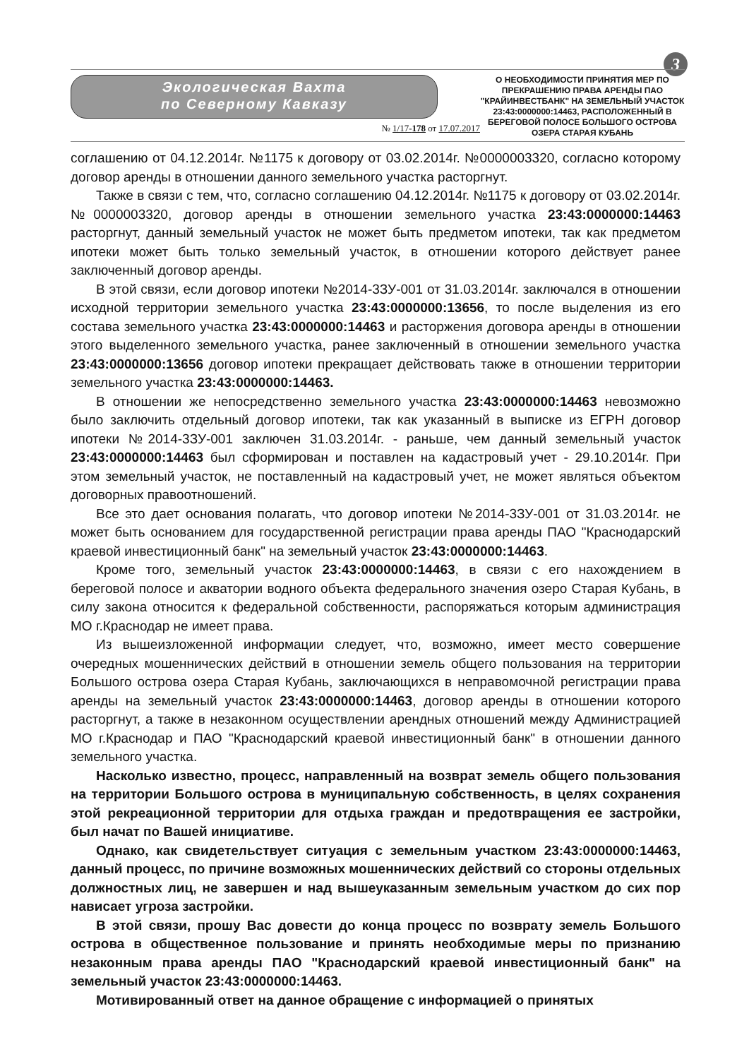3
Экологическая Вахта
по Северному Кавказу
№ 1/17-178 от 17.07.2017
О НЕОБХОДИМОСТИ ПРИНЯТИЯ МЕР ПО ПРЕКРАШЕНИЮ ПРАВА АРЕНДЫ ПАО "КРАЙИНВЕСТБАНК" НА ЗЕМЕЛЬНЫЙ УЧАСТОК 23:43:0000000:14463, РАСПОЛОЖЕННЫЙ В БЕРЕГОВОЙ ПОЛОСЕ БОЛЬШОГО ОСТРОВА ОЗЕРА СТАРАЯ КУБАНЬ
соглашению от 04.12.2014г. №1175 к договору от 03.02.2014г. №0000003320, согласно которому договор аренды в отношении данного земельного участка расторгнут.
Также в связи с тем, что, согласно соглашению 04.12.2014г. №1175 к договору от 03.02.2014г. №0000003320, договор аренды в отношении земельного участка 23:43:0000000:14463 расторгнут, данный земельный участок не может быть предметом ипотеки, так как предметом ипотеки может быть только земельный участок, в отношении которого действует ранее заключенный договор аренды.
В этой связи, если договор ипотеки №2014-3ЗУ-001 от 31.03.2014г. заключался в отношении исходной территории земельного участка 23:43:0000000:13656, то после выделения из его состава земельного участка 23:43:0000000:14463 и расторжения договора аренды в отношении этого выделенного земельного участка, ранее заключенный в отношении земельного участка 23:43:0000000:13656 договор ипотеки прекращает действовать также в отношении территории земельного участка 23:43:0000000:14463.
В отношении же непосредственно земельного участка 23:43:0000000:14463 невозможно было заключить отдельный договор ипотеки, так как указанный в выписке из ЕГРН договор ипотеки №2014-3ЗУ-001 заключен 31.03.2014г. - раньше, чем данный земельный участок 23:43:0000000:14463 был сформирован и поставлен на кадастровый учет - 29.10.2014г. При этом земельный участок, не поставленный на кадастровый учет, не может являться объектом договорных правоотношений.
Все это дает основания полагать, что договор ипотеки №2014-3ЗУ-001 от 31.03.2014г. не может быть основанием для государственной регистрации права аренды ПАО "Краснодарский краевой инвестиционный банк" на земельный участок 23:43:0000000:14463.
Кроме того, земельный участок 23:43:0000000:14463, в связи с его нахождением в береговой полосе и акватории водного объекта федерального значения озеро Старая Кубань, в силу закона относится к федеральной собственности, распоряжаться которым администрация МО г.Краснодар не имеет права.
Из вышеизложенной информации следует, что, возможно, имеет место совершение очередных мошеннических действий в отношении земель общего пользования на территории Большого острова озера Старая Кубань, заключающихся в неправомочной регистрации права аренды на земельный участок 23:43:0000000:14463, договор аренды в отношении которого расторгнут, а также в незаконном осуществлении арендных отношений между Администрацией МО г.Краснодар и ПАО "Краснодарский краевой инвестиционный банк" в отношении данного земельного участка.
Насколько известно, процесс, направленный на возврат земель общего пользования на территории Большого острова в муниципальную собственность, в целях сохранения этой рекреационной территории для отдыха граждан и предотвращения ее застройки, был начат по Вашей инициативе.
Однако, как свидетельствует ситуация с земельным участком 23:43:0000000:14463, данный процесс, по причине возможных мошеннических действий со стороны отдельных должностных лиц, не завершен и над вышеуказанным земельным участком до сих пор нависает угроза застройки.
В этой связи, прошу Вас довести до конца процесс по возврату земель Большого острова в общественное пользование и принять необходимые меры по признанию незаконным права аренды ПАО "Краснодарский краевой инвестиционный банк" на земельный участок 23:43:0000000:14463.
Мотивированный ответ на данное обращение с информацией о принятых